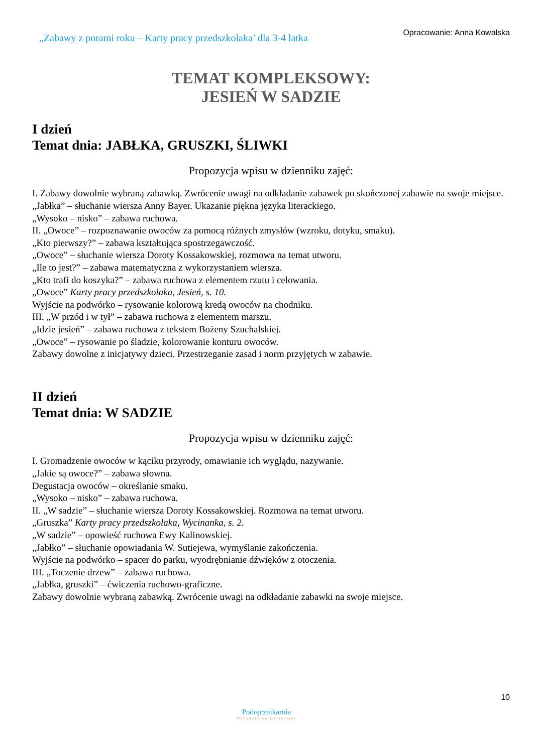„Zabawy z porami roku – Karty pracy przedszkolaka’ dla 3-4 latka
Opracowanie: Anna Kowalska
TEMAT KOMPLEKSOWY:
JESIEŃ W SADZIE
I dzień
Temat dnia: JABŁKA, GRUSZKI, ŚLIWKI
Propozycja wpisu w dzienniku zajęć:
I. Zabawy dowolnie wybraną zabawką. Zwrócenie uwagi na odkładanie zabawek po skończonej zabawie na swoje miejsce.
„Jabłka” – słuchanie wiersza Anny Bayer. Ukazanie piękna języka literackiego.
„Wysoko – nisko” – zabawa ruchowa.
II. „Owoce” – rozpoznawanie owoców za pomocą różnych zmysłów (wzroku, dotyku, smaku).
„Kto pierwszy?” – zabawa kształtująca spostrzegawczość.
„Owoce” – słuchanie wiersza Doroty Kossakowskiej, rozmowa na temat utworu.
„Ile to jest?” – zabawa matematyczna z wykorzystaniem wiersza.
„Kto trafi do koszyka?” – zabawa ruchowa z elementem rzutu i celowania.
„Owoce” Karty pracy przedszkolaka, Jesień, s. 10.
Wyjście na podwórko – rysowanie kolorową kredą owoców na chodniku.
III. „W przód i w tył” – zabawa ruchowa z elementem marszu.
„Idzie jesień” – zabawa ruchowa z tekstem Bożeny Szuchalskiej.
„Owoce” – rysowanie po śladzie, kolorowanie konturu owoców.
Zabawy dowolne z inicjatywy dzieci. Przestrzeganie zasad i norm przyjętych w zabawie.
II dzień
Temat dnia: W SADZIE
Propozycja wpisu w dzienniku zajęć:
I. Gromadzenie owoców w kąciku przyrody, omawianie ich wyglądu, nazywanie.
„Jakie są owoce?” – zabawa słowna.
Degustacja owoców – określanie smaku.
„Wysoko – nisko” – zabawa ruchowa.
II. „W sadzie” – słuchanie wiersza Doroty Kossakowskiej. Rozmowa na temat utworu.
„Gruszka” Karty pracy przedszkolaka, Wycinanka, s. 2.
„W sadzie” – opowieść ruchowa Ewy Kalinowskiej.
„Jabłko” – słuchanie opowiadania W. Sutiejewa, wymyślanie zakończenia.
Wyjście na podwórko – spacer do parku, wyodrębnianie dźwięków z otoczenia.
III. „Toczenie drzew” – zabawa ruchowa.
„Jabłka, gruszki” – ćwiczenia ruchowo-graficzne.
Zabawy dowolnie wybraną zabawką. Zwrócenie uwagi na odkładanie zabawki na swoje miejsce.
10
Podręcznikarnia
Wydawnictwo Edukacyjne